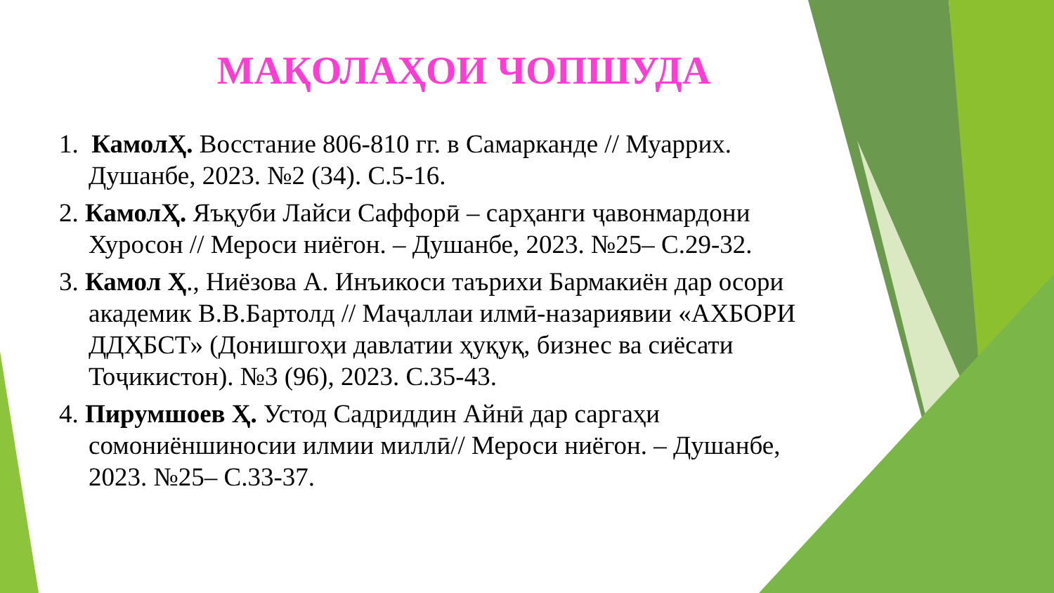МАҚОЛАҲОИ ЧОПШУДА
1. КамолҲ. Восстание 806-810 гг. в Самарканде // Муаррих. Душанбе, 2023. №2 (34). С.5-16.
2. КамолҲ. Яъқуби Лайси Саффорӣ – сарҳанги ҷавонмардони Хуросон // Мероси ниёгон. – Душанбе, 2023. №25– С.29-32.
3. Камол Ҳ., Ниёзова А. Инъикоси таърихи Бармакиён дар осори академик В.В.Бартолд // Маҷаллаи илмӣ-назариявии «АХБОРИ ДДҲБСТ» (Донишгоҳи давлатии ҳуқуқ, бизнес ва сиёсати Тоҷикистон). №3 (96), 2023. С.35-43.
4. Пирумшоев Ҳ. Устод Садриддин Айнӣ дар саргаҳи сомониёншиносии илмии миллӣ// Мероси ниёгон. – Душанбе, 2023. №25– С.33-37.